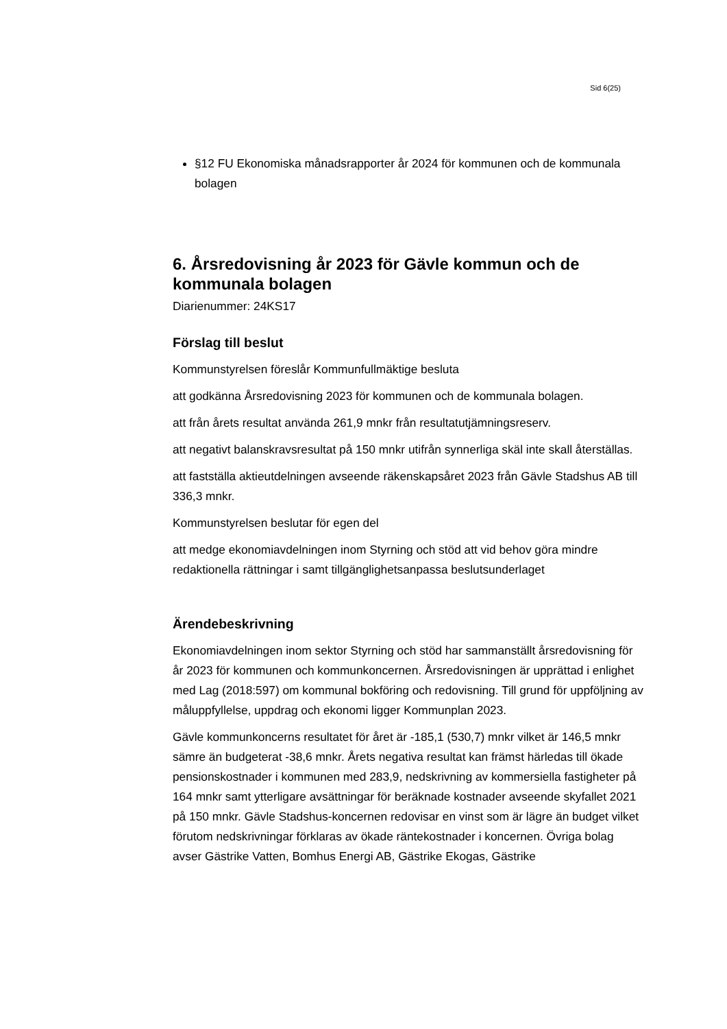Sid 6(25)
§12 FU Ekonomiska månadsrapporter år 2024 för kommunen och de kommunala bolagen
6. Årsredovisning år 2023 för Gävle kommun och de kommunala bolagen
Diarienummer: 24KS17
Förslag till beslut
Kommunstyrelsen föreslår Kommunfullmäktige besluta
att godkänna Årsredovisning 2023 för kommunen och de kommunala bolagen.
att från årets resultat använda 261,9 mnkr från resultatutjämningsreserv.
att negativt balanskravsresultat på 150 mnkr utifrån synnerliga skäl inte skall återställas.
att fastställa aktieutdelningen avseende räkenskapsåret 2023 från Gävle Stadshus AB till 336,3 mnkr.
Kommunstyrelsen beslutar för egen del
att medge ekonomiavdelningen inom Styrning och stöd att vid behov göra mindre redaktionella rättningar i samt tillgänglighetsanpassa beslutsunderlaget
Ärendebeskrivning
Ekonomiavdelningen inom sektor Styrning och stöd har sammanställt årsredovisning för år 2023 för kommunen och kommunkoncernen. Årsredovisningen är upprättad i enlighet med Lag (2018:597) om kommunal bokföring och redovisning. Till grund för uppföljning av måluppfyllelse, uppdrag och ekonomi ligger Kommunplan 2023.
Gävle kommunkoncerns resultatet för året är -185,1 (530,7) mnkr vilket är 146,5 mnkr sämre än budgeterat -38,6 mnkr. Årets negativa resultat kan främst härledas till ökade pensionskostnader i kommunen med 283,9, nedskrivning av kommersiella fastigheter på 164 mnkr samt ytterligare avsättningar för beräknade kostnader avseende skyfallet 2021 på 150 mnkr. Gävle Stadshus-koncernen redovisar en vinst som är lägre än budget vilket förutom nedskrivningar förklaras av ökade räntekostnader i koncernen. Övriga bolag avser Gästrike Vatten, Bomhus Energi AB, Gästrike Ekogas, Gästrike